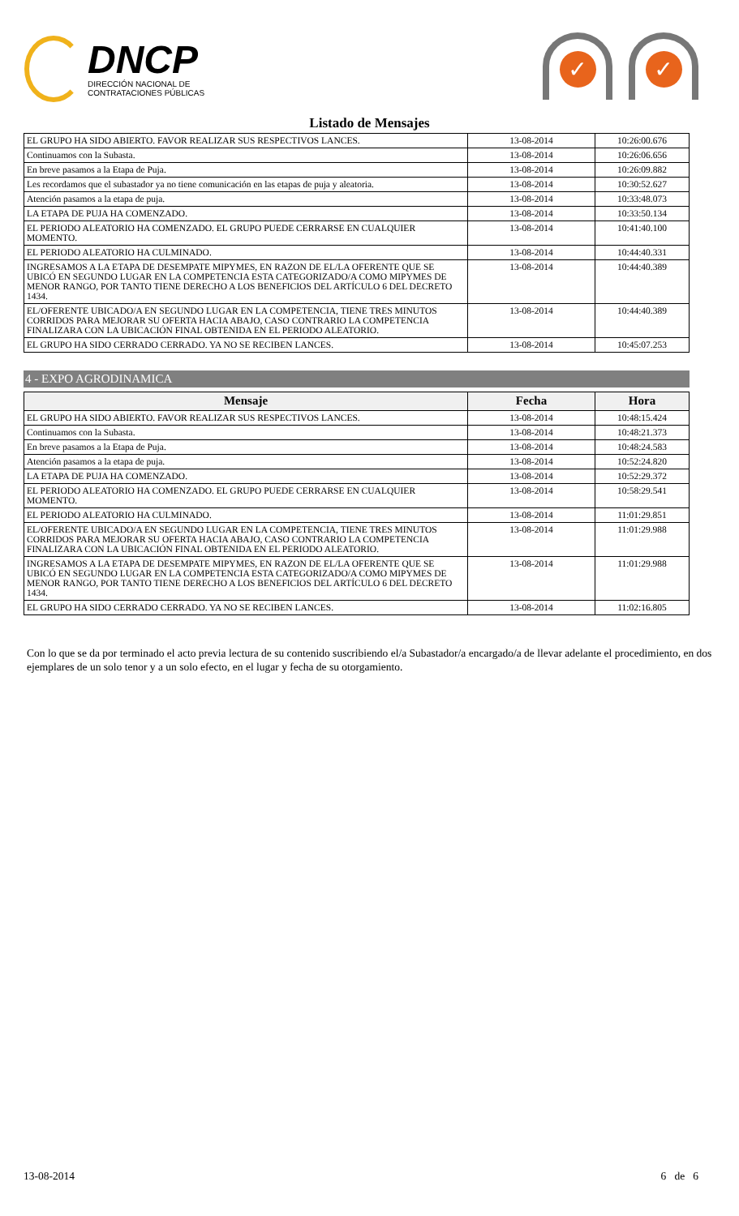DNCP
DIRECCIÓN NACIONAL DE
CONTRATACIONES PÚBLICAS
✓ ✓
Listado de Mensajes
| EL GRUPO HA SIDO ABIERTO. FAVOR REALIZAR SUS RESPECTIVOS LANCES. | 13-08-2014 | 10:26:00.676 |
| Continuamos con la Subasta. | 13-08-2014 | 10:26:06.656 |
| En breve pasamos a la Etapa de Puja. | 13-08-2014 | 10:26:09.882 |
| Les recordamos que el subastador ya no tiene comunicación en las etapas de puja y aleatoria. | 13-08-2014 | 10:30:52.627 |
| Atención pasamos a la etapa de puja. | 13-08-2014 | 10:33:48.073 |
| LA ETAPA DE PUJA HA COMENZADO. | 13-08-2014 | 10:33:50.134 |
| EL PERIODO ALEATORIO HA COMENZADO. EL GRUPO PUEDE CERRARSE EN CUALQUIER MOMENTO. | 13-08-2014 | 10:41:40.100 |
| EL PERIODO ALEATORIO HA CULMINADO. | 13-08-2014 | 10:44:40.331 |
| INGRESAMOS A LA ETAPA DE DESEMPATE MIPYMES, EN RAZON DE EL/LA OFERENTE QUE SE UBICÓ EN SEGUNDO LUGAR EN LA COMPETENCIA ESTA CATEGORIZADO/A COMO MIPYMES DE MENOR RANGO, POR TANTO TIENE DERECHO A LOS BENEFICIOS DEL ARTÍCULO 6 DEL DECRETO 1434. | 13-08-2014 | 10:44:40.389 |
| EL/OFERENTE UBICADO/A EN SEGUNDO LUGAR EN LA COMPETENCIA, TIENE TRES MINUTOS CORRIDOS PARA MEJORAR SU OFERTA HACIA ABAJO, CASO CONTRARIO LA COMPETENCIA FINALIZARA CON LA UBICACIÓN FINAL OBTENIDA EN EL PERIODO ALEATORIO. | 13-08-2014 | 10:44:40.389 |
| EL GRUPO HA SIDO CERRADO CERRADO. YA NO SE RECIBEN LANCES. | 13-08-2014 | 10:45:07.253 |
4 - EXPO AGRODINAMICA
| Mensaje | Fecha | Hora |
| --- | --- | --- |
| EL GRUPO HA SIDO ABIERTO. FAVOR REALIZAR SUS RESPECTIVOS LANCES. | 13-08-2014 | 10:48:15.424 |
| Continuamos con la Subasta. | 13-08-2014 | 10:48:21.373 |
| En breve pasamos a la Etapa de Puja. | 13-08-2014 | 10:48:24.583 |
| Atención pasamos a la etapa de puja. | 13-08-2014 | 10:52:24.820 |
| LA ETAPA DE PUJA HA COMENZADO. | 13-08-2014 | 10:52:29.372 |
| EL PERIODO ALEATORIO HA COMENZADO. EL GRUPO PUEDE CERRARSE EN CUALQUIER MOMENTO. | 13-08-2014 | 10:58:29.541 |
| EL PERIODO ALEATORIO HA CULMINADO. | 13-08-2014 | 11:01:29.851 |
| EL/OFERENTE UBICADO/A EN SEGUNDO LUGAR EN LA COMPETENCIA, TIENE TRES MINUTOS CORRIDOS PARA MEJORAR SU OFERTA HACIA ABAJO, CASO CONTRARIO LA COMPETENCIA FINALIZARA CON LA UBICACIÓN FINAL OBTENIDA EN EL PERIODO ALEATORIO. | 13-08-2014 | 11:01:29.988 |
| INGRESAMOS A LA ETAPA DE DESEMPATE MIPYMES, EN RAZON DE EL/LA OFERENTE QUE SE UBICÓ EN SEGUNDO LUGAR EN LA COMPETENCIA ESTA CATEGORIZADO/A COMO MIPYMES DE MENOR RANGO, POR TANTO TIENE DERECHO A LOS BENEFICIOS DEL ARTÍCULO 6 DEL DECRETO 1434. | 13-08-2014 | 11:01:29.988 |
| EL GRUPO HA SIDO CERRADO CERRADO. YA NO SE RECIBEN LANCES. | 13-08-2014 | 11:02:16.805 |
Con lo que se da por terminado el acto previa lectura de su contenido suscribiendo el/a Subastador/a encargado/a de llevar adelante el procedimiento, en dos ejemplares de un solo tenor y a un solo efecto, en el lugar y fecha de su otorgamiento.
13-08-2014 6 de 6